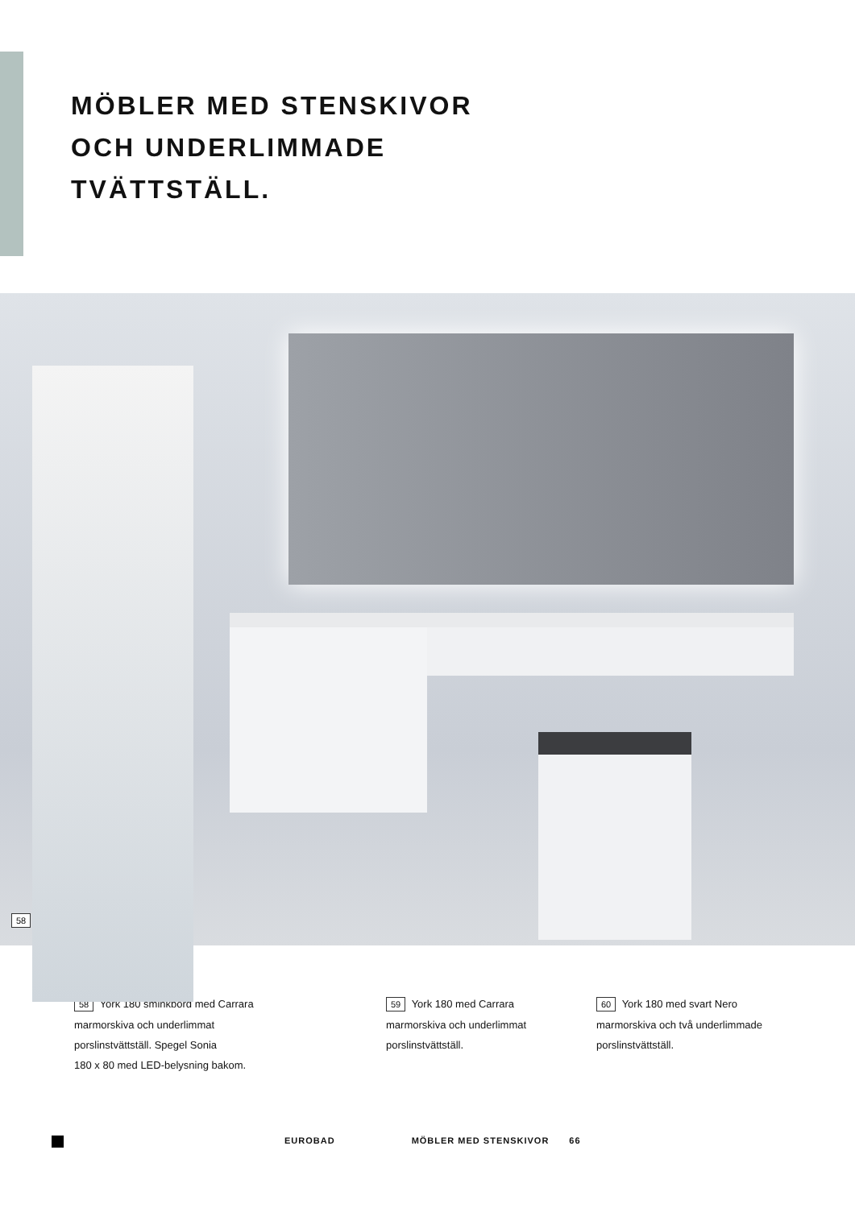MÖBLER MED STENSKIVOR
OCH UNDERLIMMADE
TVÄTTSTÄLL.
58
58 York 180 sminkbord med Carrara
marmorskiva och underlimmat
porslinstvättställ. Spegel Sonia
180 x 80 med LED-belysning bakom.
59 York 180 med Carrara
marmorskiva och underlimmat
porslinstvättställ.
60 York 180 med svart Nero
marmorskiva och två underlimmade
porslinstvättställ.
EUROBAD MÖBLER MED STENSKIVOR 66